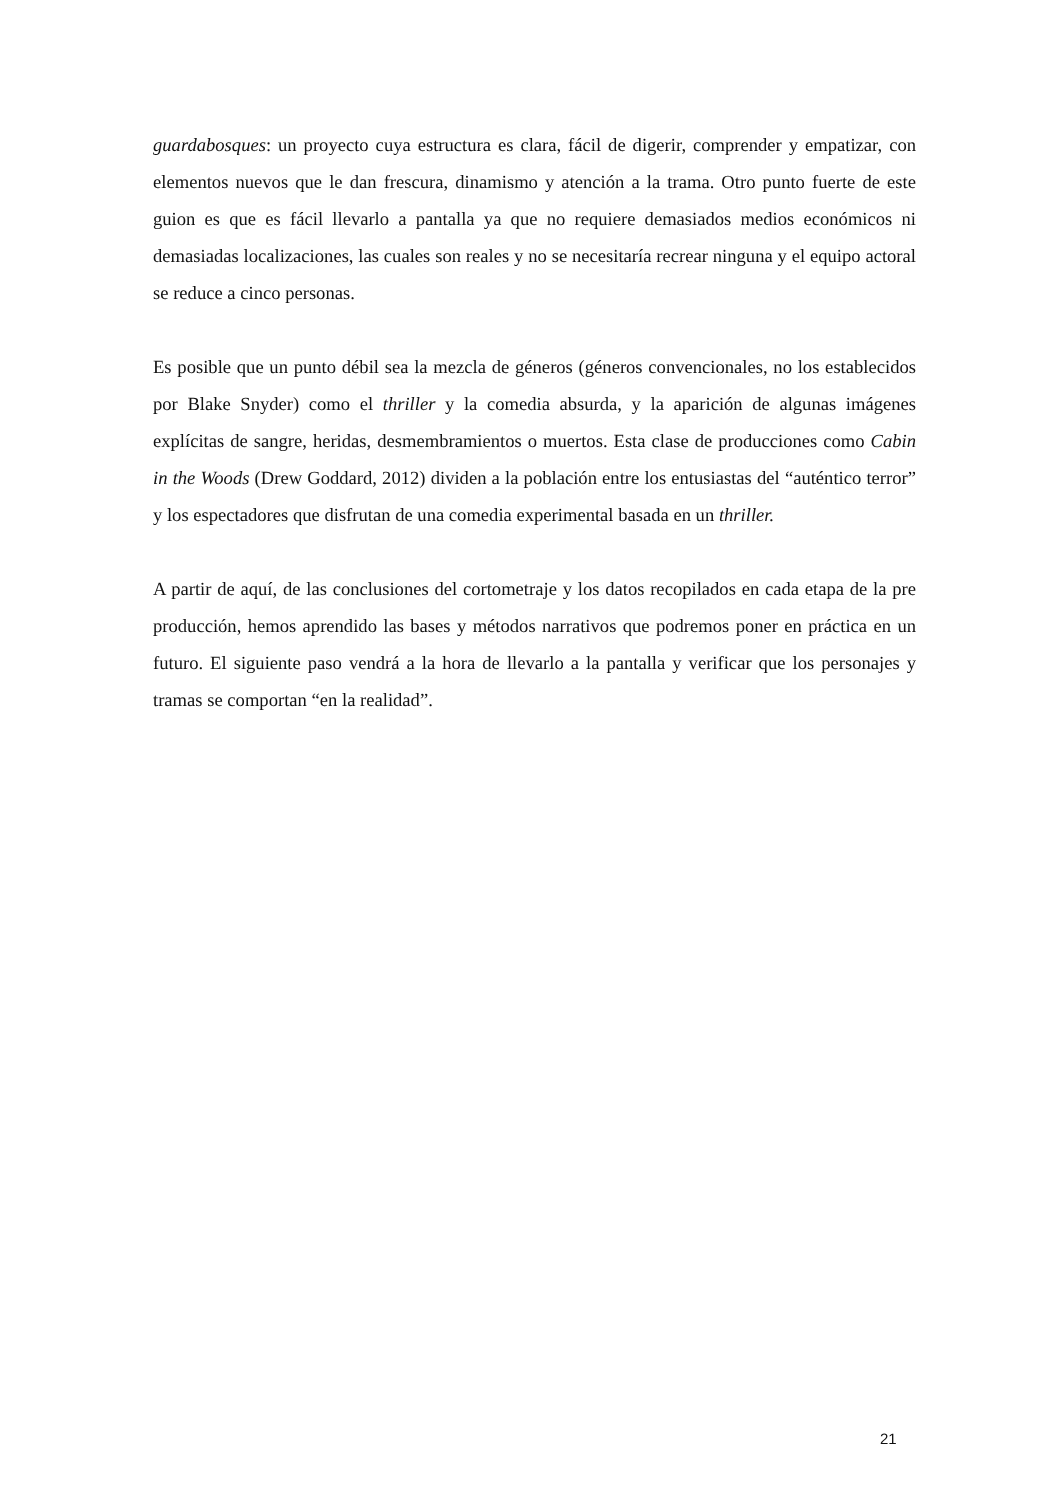guardabosques: un proyecto cuya estructura es clara, fácil de digerir, comprender y empatizar, con elementos nuevos que le dan frescura, dinamismo y atención a la trama. Otro punto fuerte de este guion es que es fácil llevarlo a pantalla ya que no requiere demasiados medios económicos ni demasiadas localizaciones, las cuales son reales y no se necesitaría recrear ninguna y el equipo actoral se reduce a cinco personas.
Es posible que un punto débil sea la mezcla de géneros (géneros convencionales, no los establecidos por Blake Snyder) como el thriller y la comedia absurda, y la aparición de algunas imágenes explícitas de sangre, heridas, desmembramientos o muertos. Esta clase de producciones como Cabin in the Woods (Drew Goddard, 2012) dividen a la población entre los entusiastas del “auténtico terror” y los espectadores que disfrutan de una comedia experimental basada en un thriller.
A partir de aquí, de las conclusiones del cortometraje y los datos recopilados en cada etapa de la pre producción, hemos aprendido las bases y métodos narrativos que podremos poner en práctica en un futuro. El siguiente paso vendrá a la hora de llevarlo a la pantalla y verificar que los personajes y tramas se comportan “en la realidad”.
21